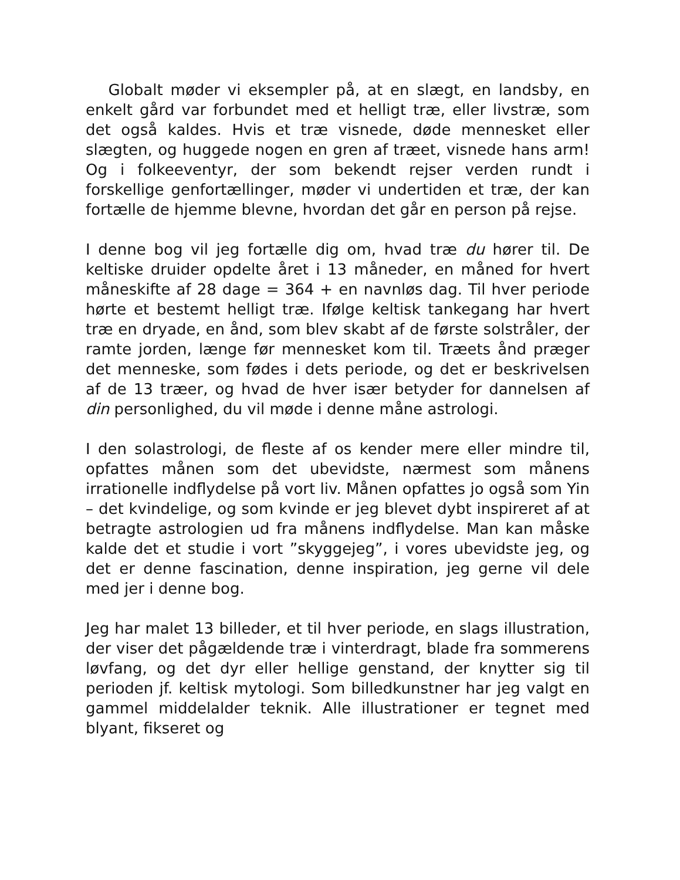Globalt møder vi eksempler på, at en slægt, en landsby, en enkelt gård var forbundet med et helligt træ, eller livstræ, som det også kaldes. Hvis et træ visnede, døde mennesket eller slægten, og huggede nogen en gren af træet, visnede hans arm! Og i folkeeventyr, der som bekendt rejser verden rundt i forskellige genfortællinger, møder vi undertiden et træ, der kan fortælle de hjemme blevne, hvordan det går en person på rejse.
I denne bog vil jeg fortælle dig om, hvad træ du hører til. De keltiske druider opdelte året i 13 måneder, en måned for hvert måneskifte af 28 dage = 364 + en navnløs dag. Til hver periode hørte et bestemt helligt træ. Ifølge keltisk tankegang har hvert træ en dryade, en ånd, som blev skabt af de første solstråler, der ramte jorden, længe før mennesket kom til. Træets ånd præger det menneske, som fødes i dets periode, og det er beskrivelsen af de 13 træer, og hvad de hver især betyder for dannelsen af din personlighed, du vil møde i denne måne astrologi.
I den solastrologi, de fleste af os kender mere eller mindre til, opfattes månen som det ubevidste, nærmest som månens irrationelle indflydelse på vort liv. Månen opfattes jo også som Yin – det kvindelige, og som kvinde er jeg blevet dybt inspireret af at betragte astrologien ud fra månens indflydelse. Man kan måske kalde det et studie i vort ”skyggejeg”, i vores ubevidste jeg, og det er denne fascination, denne inspiration, jeg gerne vil dele med jer i denne bog.
Jeg har malet 13 billeder, et til hver periode, en slags illustration, der viser det pågældende træ i vinterdragt, blade fra sommerens løvfang, og det dyr eller hellige genstand, der knytter sig til perioden jf. keltisk mytologi. Som billedkunstner har jeg valgt en gammel middelalder teknik. Alle illustrationer er tegnet med blyant, fikseret og